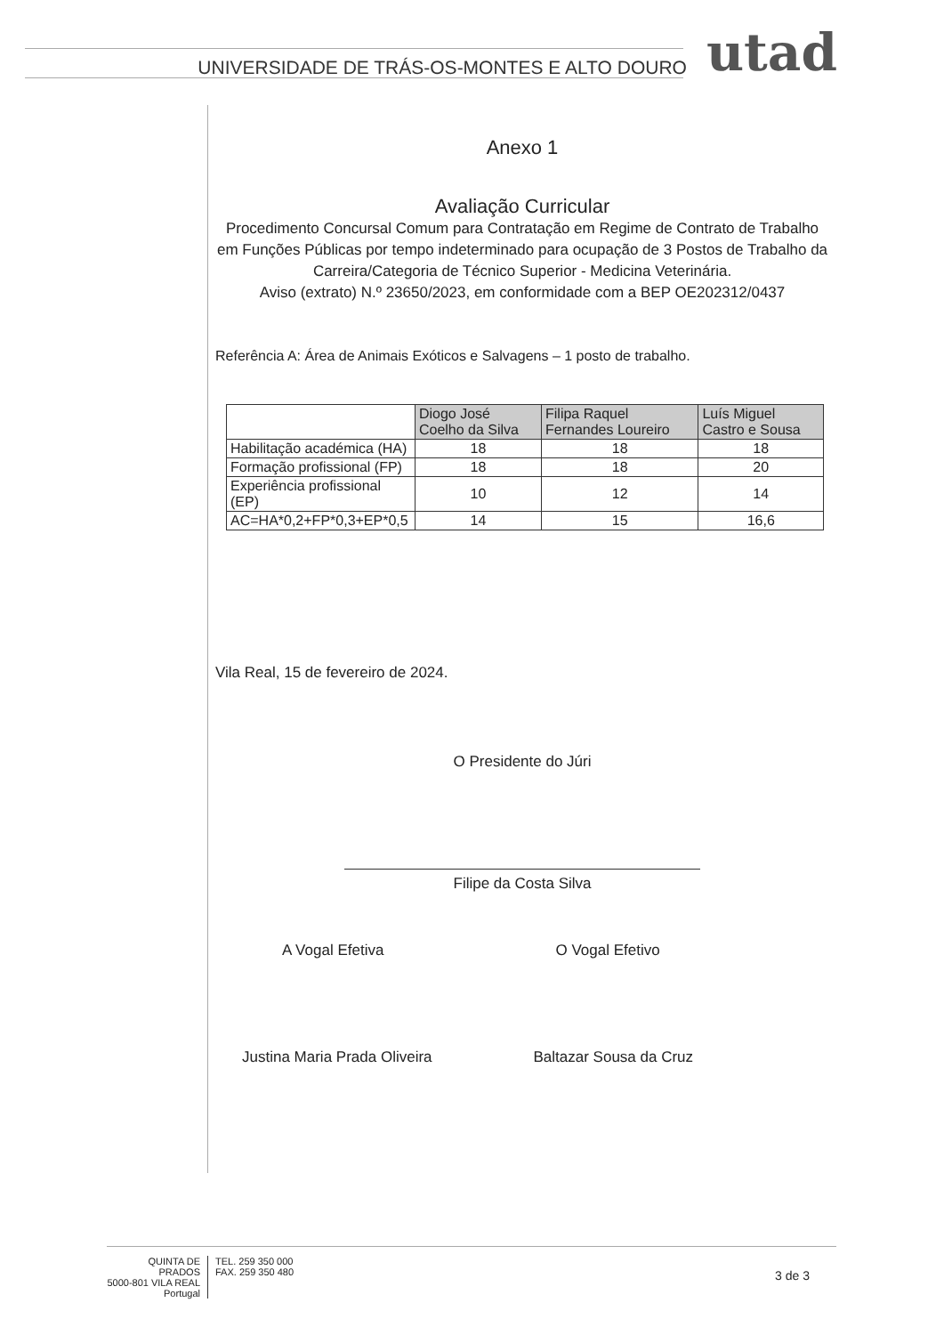UNIVERSIDADE DE TRÁS-OS-MONTES E ALTO DOURO utad
Anexo 1
Avaliação Curricular
Procedimento Concursal Comum para Contratação em Regime de Contrato de Trabalho em Funções Públicas por tempo indeterminado para ocupação de 3 Postos de Trabalho da Carreira/Categoria de Técnico Superior - Medicina Veterinária.
Aviso (extrato) N.º 23650/2023, em conformidade com a BEP OE202312/0437
Referência A: Área de Animais Exóticos e Salvagens – 1 posto de trabalho.
| | Diogo José Coelho da Silva | Filipa Raquel Fernandes Loureiro | Luís Miguel Castro e Sousa |
| --- | --- | --- | --- |
| Habilitação académica (HA) | 18 | 18 | 18 |
| Formação profissional (FP) | 18 | 18 | 20 |
| Experiência profissional (EP) | 10 | 12 | 14 |
| AC=HA*0,2+FP*0,3+EP*0,5 | 14 | 15 | 16,6 |
Vila Real, 15 de fevereiro de 2024.
O Presidente do Júri
Filipe da Costa Silva
A Vogal Efetiva
Justina Maria Prada Oliveira
O Vogal Efetivo
Baltazar Sousa da Cruz
QUINTA DE PRADOS
5000-801 VILA REAL
Portugal
TEL. 259 350 000
FAX. 259 350 480
3 de 3